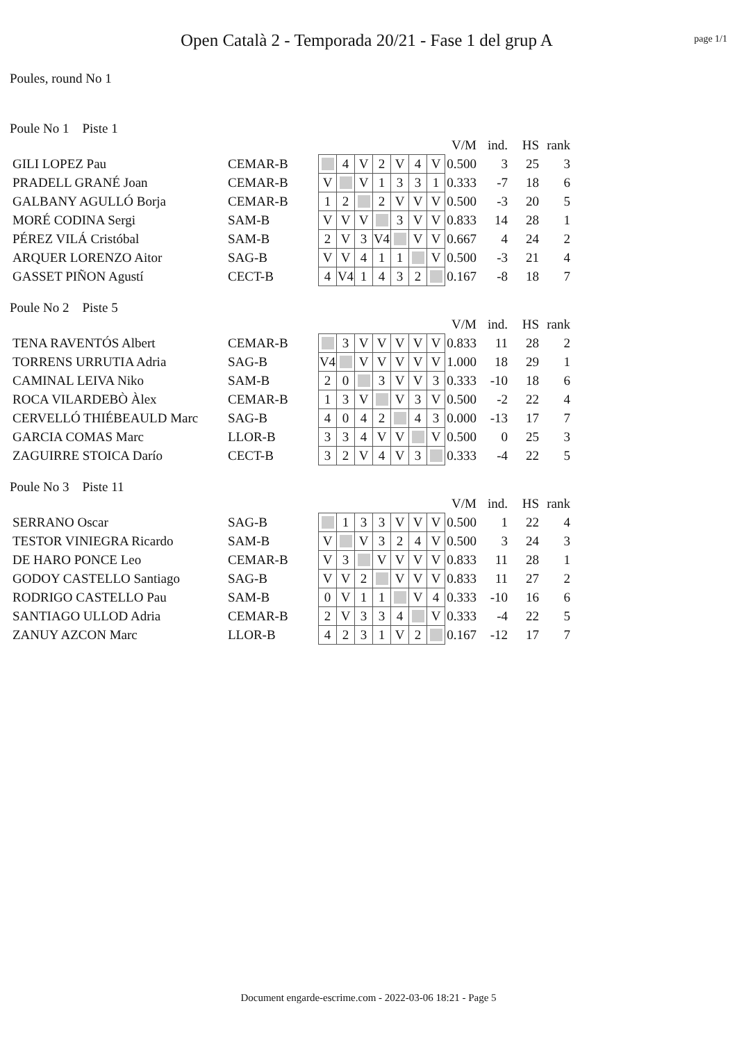Open Català 2 - Temporada 20/21 - Fase 1 del grup A
page 1/1
Poules, round No 1
Poule No 1 Piste 1
| | | | | | | | | | V/M | ind. | HS | rank |
| GILI LOPEZ Pau | CEMAR-B | | 4 | V | 2 | V | 4 | V | 0.500 | 3 | 25 | 3 |
| PRADELL GRANÉ Joan | CEMAR-B | V | | V | 1 | 3 | 3 | 1 | 0.333 | -7 | 18 | 6 |
| GALBANY AGULLÓ Borja | CEMAR-B | 1 | 2 | | 2 | V | V | V | 0.500 | -3 | 20 | 5 |
| MORÉ CODINA Sergi | SAM-B | V | V | V | | 3 | V | V | 0.833 | 14 | 28 | 1 |
| PÉREZ VILÁ Cristóbal | SAM-B | 2 | V | 3 | V4 | | V | V | 0.667 | 4 | 24 | 2 |
| ARQUER LORENZO Aitor | SAG-B | V | V | 4 | 1 | 1 | | V | 0.500 | -3 | 21 | 4 |
| GASSET PIÑON Agustí | CECT-B | 4 | V4 | 1 | 4 | 3 | 2 | | 0.167 | -8 | 18 | 7 |
Poule No 2 Piste 5
| | | | | | | | | | V/M | ind. | HS | rank |
| TENA RAVENTÓS Albert | CEMAR-B | | 3 | V | V | V | V | V | 0.833 | 11 | 28 | 2 |
| TORRENS URRUTIA Adria | SAG-B | V4 | | V | V | V | V | V | 1.000 | 18 | 29 | 1 |
| CAMINAL LEIVA Niko | SAM-B | 2 | 0 | | 3 | V | V | 3 | 0.333 | -10 | 18 | 6 |
| ROCA VILARDEBÒ Àlex | CEMAR-B | 1 | 3 | V | | V | 3 | V | 0.500 | -2 | 22 | 4 |
| CERVELLÓ THIÉBEAULD Marc | SAG-B | 4 | 0 | 4 | 2 | | 4 | 3 | 0.000 | -13 | 17 | 7 |
| GARCIA COMAS Marc | LLOR-B | 3 | 3 | 4 | V | V | | V | 0.500 | 0 | 25 | 3 |
| ZAGUIRRE STOICA Darío | CECT-B | 3 | 2 | V | 4 | V | 3 | | 0.333 | -4 | 22 | 5 |
Poule No 3 Piste 11
| | | | | | | | | | V/M | ind. | HS | rank |
| SERRANO Oscar | SAG-B | | 1 | 3 | 3 | V | V | V | 0.500 | 1 | 22 | 4 |
| TESTOR VINIEGRA Ricardo | SAM-B | V | | V | 3 | 2 | 4 | V | 0.500 | 3 | 24 | 3 |
| DE HARO PONCE Leo | CEMAR-B | V | 3 | | V | V | V | V | 0.833 | 11 | 28 | 1 |
| GODOY CASTELLO Santiago | SAG-B | V | V | 2 | | V | V | V | 0.833 | 11 | 27 | 2 |
| RODRIGO CASTELLO Pau | SAM-B | 0 | V | 1 | 1 | | V | 4 | 0.333 | -10 | 16 | 6 |
| SANTIAGO ULLOD Adria | CEMAR-B | 2 | V | 3 | 3 | 4 | | V | 0.333 | -4 | 22 | 5 |
| ZANUY AZCON Marc | LLOR-B | 4 | 2 | 3 | 1 | V | 2 | | 0.167 | -12 | 17 | 7 |
Document engarde-escrime.com - 2022-03-06 18:21 - Page 5